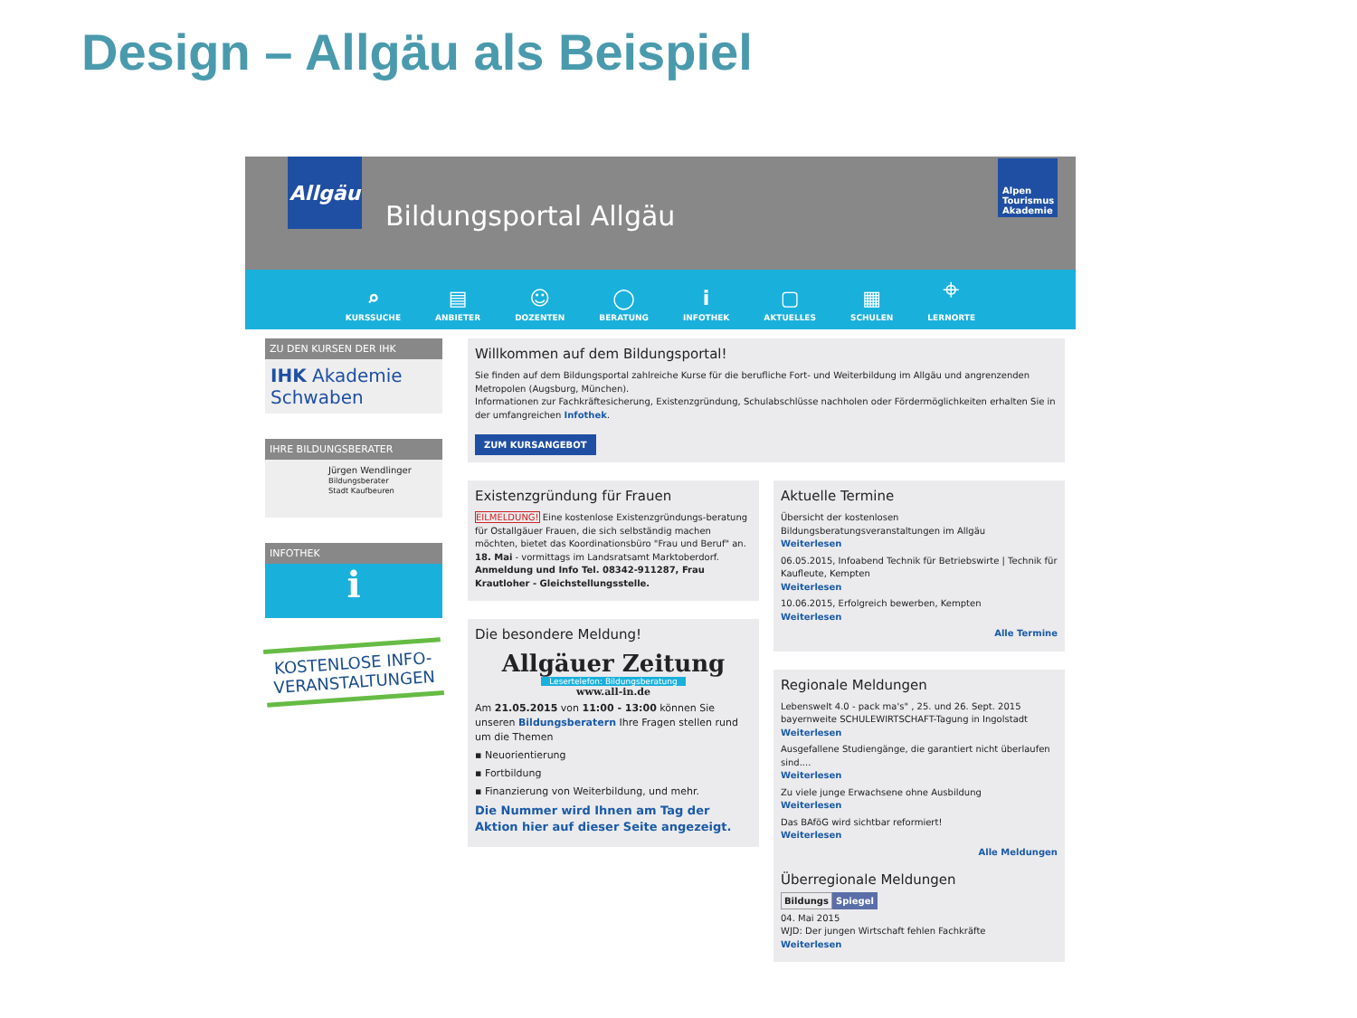Design – Allgäu als Beispiel
Allgäu
Bildungsportal Allgäu
Alpen Tourismus Akademie
⌕
KURSSUCHE
▤
ANBIETER
☺
DOZENTEN
◯
BERATUNG
i
INFOTHEK
▢
AKTUELLES
▦
SCHULEN
⌖
LERNORTE
ZU DEN KURSEN DER IHK
IHK Akademie Schwaben
IHRE BILDUNGSBERATER
Jürgen Wendlinger
Bildungsberater
Stadt Kaufbeuren
INFOTHEK
ℹ
KOSTENLOSE INFO-
VERANSTALTUNGEN
Willkommen auf dem Bildungsportal!
Sie finden auf dem Bildungsportal zahlreiche Kurse für die berufliche Fort- und Weiterbildung im Allgäu und angrenzenden Metropolen (Augsburg, München).
Informationen zur Fachkräftesicherung, Existenzgründung, Schulabschlüsse nachholen oder Fördermöglichkeiten erhalten Sie in der umfangreichen Infothek.
ZUM KURSANGEBOT
Existenzgründung für Frauen
EILMELDUNG! Eine kostenlose Existenzgründungs-beratung für Ostallgäuer Frauen, die sich selbständig machen möchten, bietet das Koordinationsbüro "Frau und Beruf" an. 18. Mai - vormittags im Landsratsamt Marktoberdorf. Anmeldung und Info Tel. 08342-911287, Frau Krautloher - Gleichstellungsstelle.
Die besondere Meldung!
Allgäuer Zeitung
Lesertelefon: Bildungsberatung
www.all-in.de
Am 21.05.2015 von 11:00 - 13:00 können Sie unseren Bildungsberatern Ihre Fragen stellen rund um die Themen
▪ Neuorientierung
▪ Fortbildung
▪ Finanzierung von Weiterbildung, und mehr.
Die Nummer wird Ihnen am Tag der Aktion hier auf dieser Seite angezeigt.
Aktuelle Termine
Übersicht der kostenlosen Bildungsberatungsveranstaltungen im Allgäu
Weiterlesen
06.05.2015, Infoabend Technik für Betriebswirte | Technik für Kaufleute, Kempten
Weiterlesen
10.06.2015, Erfolgreich bewerben, Kempten
Weiterlesen
Alle Termine
Regionale Meldungen
Lebenswelt 4.0 - pack ma's" , 25. und 26. Sept. 2015 bayernweite SCHULEWIRTSCHAFT-Tagung in Ingolstadt
Weiterlesen
Ausgefallene Studiengänge, die garantiert nicht überlaufen sind....
Weiterlesen
Zu viele junge Erwachsene ohne Ausbildung
Weiterlesen
Das BAföG wird sichtbar reformiert!
Weiterlesen
Alle Meldungen
Überregionale Meldungen
Bildungs Spiegel
04. Mai 2015
WJD: Der jungen Wirtschaft fehlen Fachkräfte
Weiterlesen